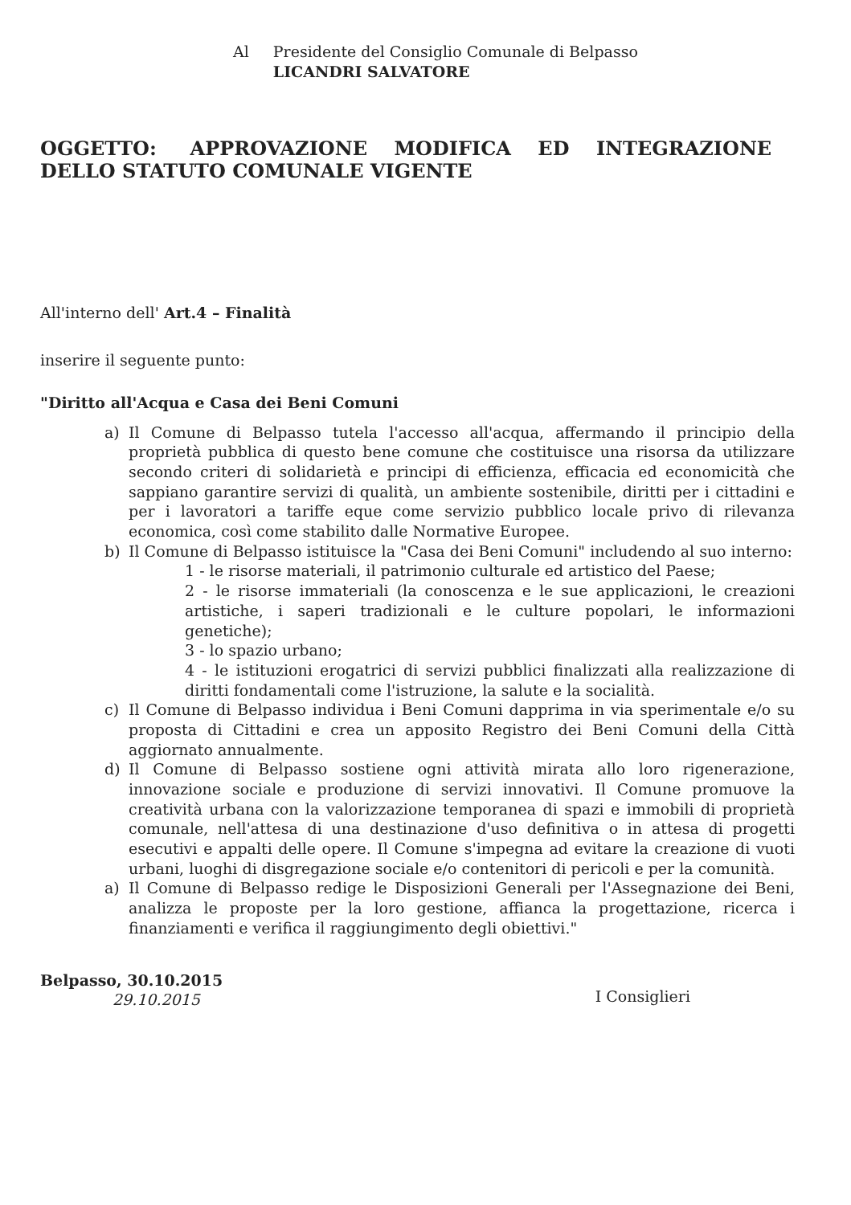Al Presidente del Consiglio Comunale di Belpasso
LICANDRI SALVATORE
OGGETTO: APPROVAZIONE MODIFICA ED INTEGRAZIONE
DELLO STATUTO COMUNALE VIGENTE
All'interno dell' Art.4 – Finalità
inserire il seguente punto:
"Diritto all'Acqua e Casa dei Beni Comuni
a) Il Comune di Belpasso tutela l'accesso all'acqua, affermando il principio della proprietà pubblica di questo bene comune che costituisce una risorsa da utilizzare secondo criteri di solidarietà e principi di efficienza, efficacia ed economicità che sappiano garantire servizi di qualità, un ambiente sostenibile, diritti per i cittadini e per i lavoratori a tariffe eque come servizio pubblico locale privo di rilevanza economica, così come stabilito dalle Normative Europee.
b) Il Comune di Belpasso istituisce la "Casa dei Beni Comuni" includendo al suo interno:
1 - le risorse materiali, il patrimonio culturale ed artistico del Paese;
2 - le risorse immateriali (la conoscenza e le sue applicazioni, le creazioni artistiche, i saperi tradizionali e le culture popolari, le informazioni genetiche);
3 - lo spazio urbano;
4 - le istituzioni erogatrici di servizi pubblici finalizzati alla realizzazione di diritti fondamentali come l'istruzione, la salute e la socialità.
c) Il Comune di Belpasso individua i Beni Comuni dapprima in via sperimentale e/o su proposta di Cittadini e crea un apposito Registro dei Beni Comuni della Città aggiornato annualmente.
d) Il Comune di Belpasso sostiene ogni attività mirata allo loro rigenerazione, innovazione sociale e produzione di servizi innovativi. Il Comune promuove la creatività urbana con la valorizzazione temporanea di spazi e immobili di proprietà comunale, nell'attesa di una destinazione d'uso definitiva o in attesa di progetti esecutivi e appalti delle opere. Il Comune s'impegna ad evitare la creazione di vuoti urbani, luoghi di disgregazione sociale e/o contenitori di pericoli e per la comunità.
a) Il Comune di Belpasso redige le Disposizioni Generali per l'Assegnazione dei Beni, analizza le proposte per la loro gestione, affianca la progettazione, ricerca i finanziamenti e verifica il raggiungimento degli obiettivi."
Belpasso, 30.10.2015
29.10.2015
I Consiglieri